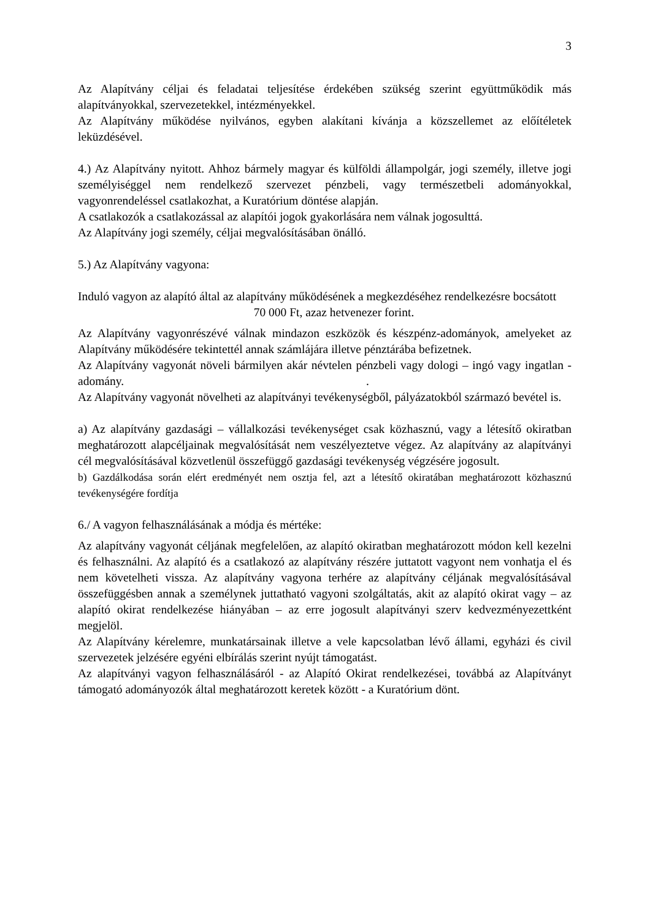3
Az Alapítvány céljai és feladatai teljesítése érdekében szükség szerint együttműködik más alapítványokkal, szervezetekkel, intézményekkel.
Az Alapítvány működése nyilvános, egyben alakítani kívánja a közszellemet az előítéletek leküzdésével.
4.) Az Alapítvány nyitott. Ahhoz bármely magyar és külföldi állampolgár, jogi személy, illetve jogi személyiséggel nem rendelkező szervezet pénzbeli, vagy természetbeli adományokkal, vagyonrendeléssel csatlakozhat, a Kuratórium döntése alapján.
A csatlakozók a csatlakozással az alapítói jogok gyakorlására nem válnak jogosulttá.
Az Alapítvány jogi személy, céljai megvalósításában önálló.
5.) Az Alapítvány vagyona:
Induló vagyon az alapító által az alapítvány működésének a megkezdéséhez rendelkezésre bocsátott
70 000 Ft, azaz hetvenezer forint.
Az Alapítvány vagyonrészévé válnak mindazon eszközök és készpénz-adományok, amelyeket az Alapítvány működésére tekintettél annak számlájára illetve pénztárába befizetnek.
Az Alapítvány vagyonát növeli bármilyen akár névtelen pénzbeli vagy dologi – ingó vagy ingatlan - adomány. .
Az Alapítvány vagyonát növelheti az alapítványi tevékenységből, pályázatokból származó bevétel is.
a) Az alapítvány gazdasági – vállalkozási tevékenységet csak közhasznú, vagy a létesítő okiratban meghatározott alapcéljainak megvalósítását nem veszélyeztetve végez. Az alapítvány az alapítványi cél megvalósításával közvetlenül összefüggő gazdasági tevékenység végzésére jogosult.
b) Gazdálkodása során elért eredményét nem osztja fel, azt a létesítő okiratában meghatározott közhasznú tevékenységére fordítja
6./ A vagyon felhasználásának a módja és mértéke:
Az alapítvány vagyonát céljának megfelelően, az alapító okiratban meghatározott módon kell kezelni és felhasználni. Az alapító és a csatlakozó az alapítvány részére juttatott vagyont nem vonhatja el és nem követelheti vissza. Az alapítvány vagyona terhére az alapítvány céljának megvalósításával összefüggésben annak a személynek juttatható vagyoni szolgáltatás, akit az alapító okirat vagy – az alapító okirat rendelkezése hiányában – az erre jogosult alapítványi szerv kedvezményezettként megjelöl.
Az Alapítvány kérelemre, munkatársainak illetve a vele kapcsolatban lévő állami, egyházi és civil szervezetek jelzésére egyéni elbírálás szerint nyújt támogatást.
Az alapítványi vagyon felhasználásáról - az Alapító Okirat rendelkezései, továbbá az Alapítványt támogató adományozók által meghatározott keretek között - a Kuratórium dönt.